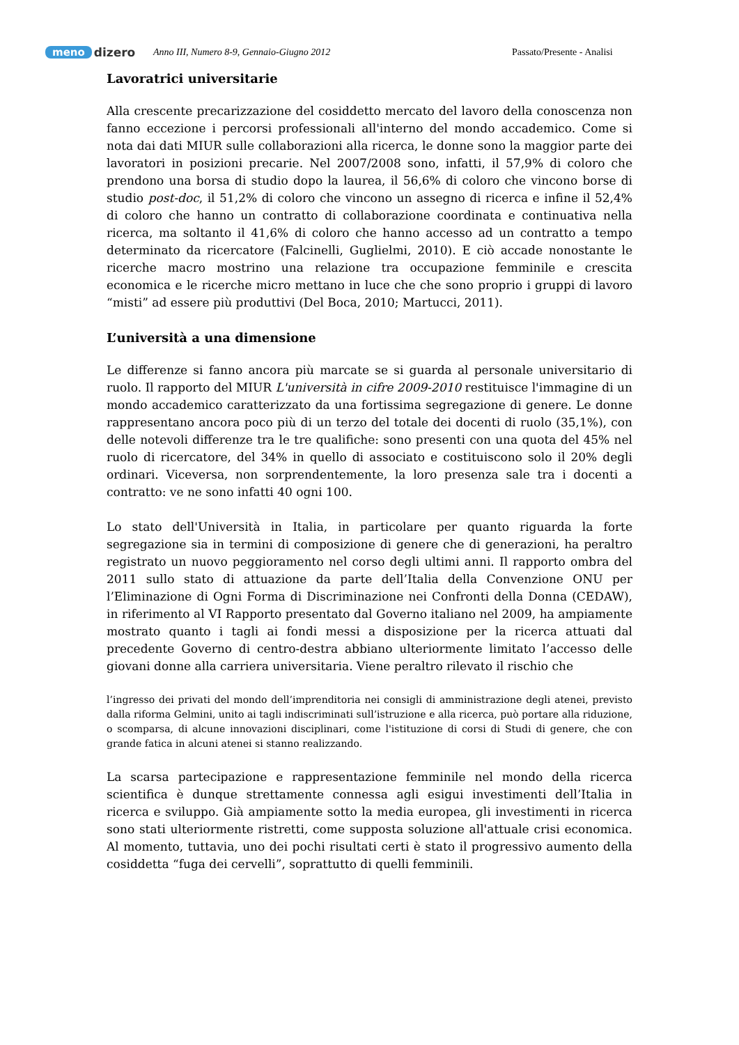meno dizero
Anno III, Numero 8-9, Gennaio-Giugno 2012 Passato/Presente - Analisi
Lavoratrici universitarie
Alla crescente precarizzazione del cosiddetto mercato del lavoro della conoscenza non fanno eccezione i percorsi professionali all'interno del mondo accademico. Come si nota dai dati MIUR sulle collaborazioni alla ricerca, le donne sono la maggior parte dei lavoratori in posizioni precarie. Nel 2007/2008 sono, infatti, il 57,9% di coloro che prendono una borsa di studio dopo la laurea, il 56,6% di coloro che vincono borse di studio post-doc, il 51,2% di coloro che vincono un assegno di ricerca e infine il 52,4% di coloro che hanno un contratto di collaborazione coordinata e continuativa nella ricerca, ma soltanto il 41,6% di coloro che hanno accesso ad un contratto a tempo determinato da ricercatore (Falcinelli, Guglielmi, 2010). E ciò accade nonostante le ricerche macro mostrino una relazione tra occupazione femminile e crescita economica e le ricerche micro mettano in luce che che sono proprio i gruppi di lavoro “misti” ad essere più produttivi (Del Boca, 2010; Martucci, 2011).
L’università a una dimensione
Le differenze si fanno ancora più marcate se si guarda al personale universitario di ruolo. Il rapporto del MIUR L'università in cifre 2009-2010 restituisce l'immagine di un mondo accademico caratterizzato da una fortissima segregazione di genere. Le donne rappresentano ancora poco più di un terzo del totale dei docenti di ruolo (35,1%), con delle notevoli differenze tra le tre qualifiche: sono presenti con una quota del 45% nel ruolo di ricercatore, del 34% in quello di associato e costituiscono solo il 20% degli ordinari. Viceversa, non sorprendentemente, la loro presenza sale tra i docenti a contratto: ve ne sono infatti 40 ogni 100.
Lo stato dell'Università in Italia, in particolare per quanto riguarda la forte segregazione sia in termini di composizione di genere che di generazioni, ha peraltro registrato un nuovo peggioramento nel corso degli ultimi anni. Il rapporto ombra del 2011 sullo stato di attuazione da parte dell’Italia della Convenzione ONU per l’Eliminazione di Ogni Forma di Discriminazione nei Confronti della Donna (CEDAW), in riferimento al VI Rapporto presentato dal Governo italiano nel 2009, ha ampiamente mostrato quanto i tagli ai fondi messi a disposizione per la ricerca attuati dal precedente Governo di centro-destra abbiano ulteriormente limitato l’accesso delle giovani donne alla carriera universitaria. Viene peraltro rilevato il rischio che
l’ingresso dei privati del mondo dell’imprenditoria nei consigli di amministrazione degli atenei, previsto dalla riforma Gelmini, unito ai tagli indiscriminati sull’istruzione e alla ricerca, può portare alla riduzione, o scomparsa, di alcune innovazioni disciplinari, come l'istituzione di corsi di Studi di genere, che con grande fatica in alcuni atenei si stanno realizzando.
La scarsa partecipazione e rappresentazione femminile nel mondo della ricerca scientifica è dunque strettamente connessa agli esigui investimenti dell’Italia in ricerca e sviluppo. Già ampiamente sotto la media europea, gli investimenti in ricerca sono stati ulteriormente ristretti, come supposta soluzione all'attuale crisi economica. Al momento, tuttavia, uno dei pochi risultati certi è stato il progressivo aumento della cosiddetta “fuga dei cervelli”, soprattutto di quelli femminili.